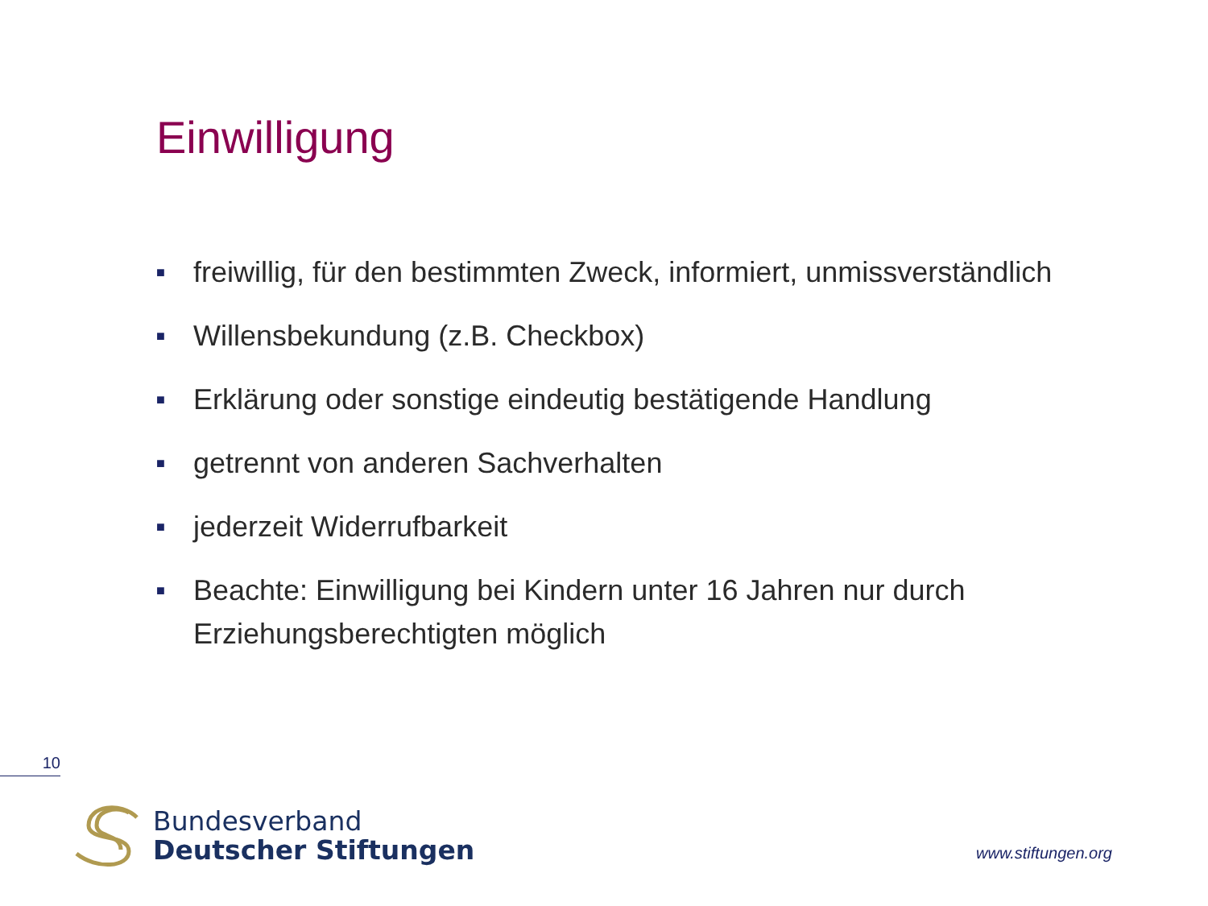Einwilligung
■ freiwillig, für den bestimmten Zweck, informiert, unmissverständlich
■ Willensbekundung (z.B. Checkbox)
■ Erklärung oder sonstige eindeutig bestätigende Handlung
■ getrennt von anderen Sachverhalten
■ jederzeit Widerrufbarkeit
■ Beachte: Einwilligung bei Kindern unter 16 Jahren nur durch Erziehungsberechtigten möglich
10
Bundesverband
Deutscher Stiftungen
www.stiftungen.org